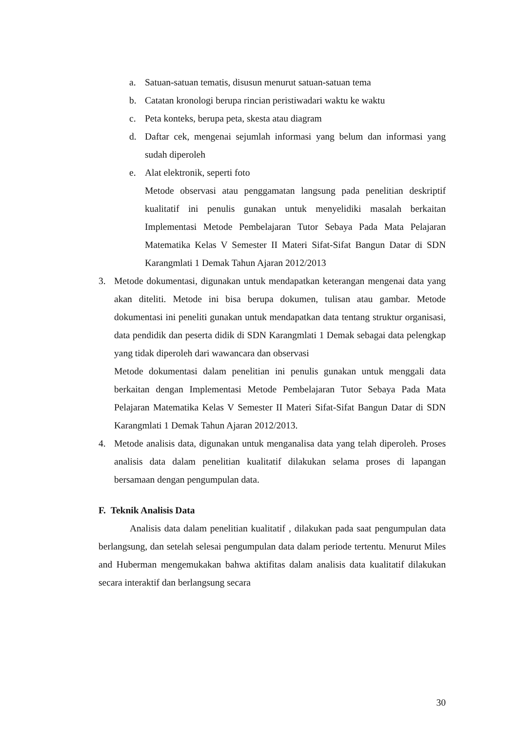a. Satuan-satuan tematis, disusun menurut satuan-satuan tema
b. Catatan kronologi berupa rincian peristiwadari waktu ke waktu
c. Peta konteks, berupa peta, skesta atau diagram
d. Daftar cek, mengenai sejumlah informasi yang belum dan informasi yang sudah diperoleh
e. Alat elektronik, seperti foto
Metode observasi atau penggamatan langsung pada penelitian deskriptif kualitatif ini penulis gunakan untuk menyelidiki masalah berkaitan Implementasi Metode Pembelajaran Tutor Sebaya Pada Mata Pelajaran Matematika Kelas V Semester II Materi Sifat-Sifat Bangun Datar di SDN Karangmlati 1 Demak Tahun Ajaran 2012/2013
3. Metode dokumentasi, digunakan untuk mendapatkan keterangan mengenai data yang akan diteliti. Metode ini bisa berupa dokumen, tulisan atau gambar. Metode dokumentasi ini peneliti gunakan untuk mendapatkan data tentang struktur organisasi, data pendidik dan peserta didik di SDN Karangmlati 1 Demak sebagai data pelengkap yang tidak diperoleh dari wawancara dan observasi
Metode dokumentasi dalam penelitian ini penulis gunakan untuk menggali data berkaitan dengan Implementasi Metode Pembelajaran Tutor Sebaya Pada Mata Pelajaran Matematika Kelas V Semester II Materi Sifat-Sifat Bangun Datar di SDN Karangmlati 1 Demak Tahun Ajaran 2012/2013.
4. Metode analisis data, digunakan untuk menganalisa data yang telah diperoleh. Proses analisis data dalam penelitian kualitatif dilakukan selama proses di lapangan bersamaan dengan pengumpulan data.
F. Teknik Analisis Data
Analisis data dalam penelitian kualitatif , dilakukan pada saat pengumpulan data berlangsung, dan setelah selesai pengumpulan data dalam periode tertentu. Menurut Miles and Huberman mengemukakan bahwa aktifitas dalam analisis data kualitatif dilakukan secara interaktif dan berlangsung secara
30